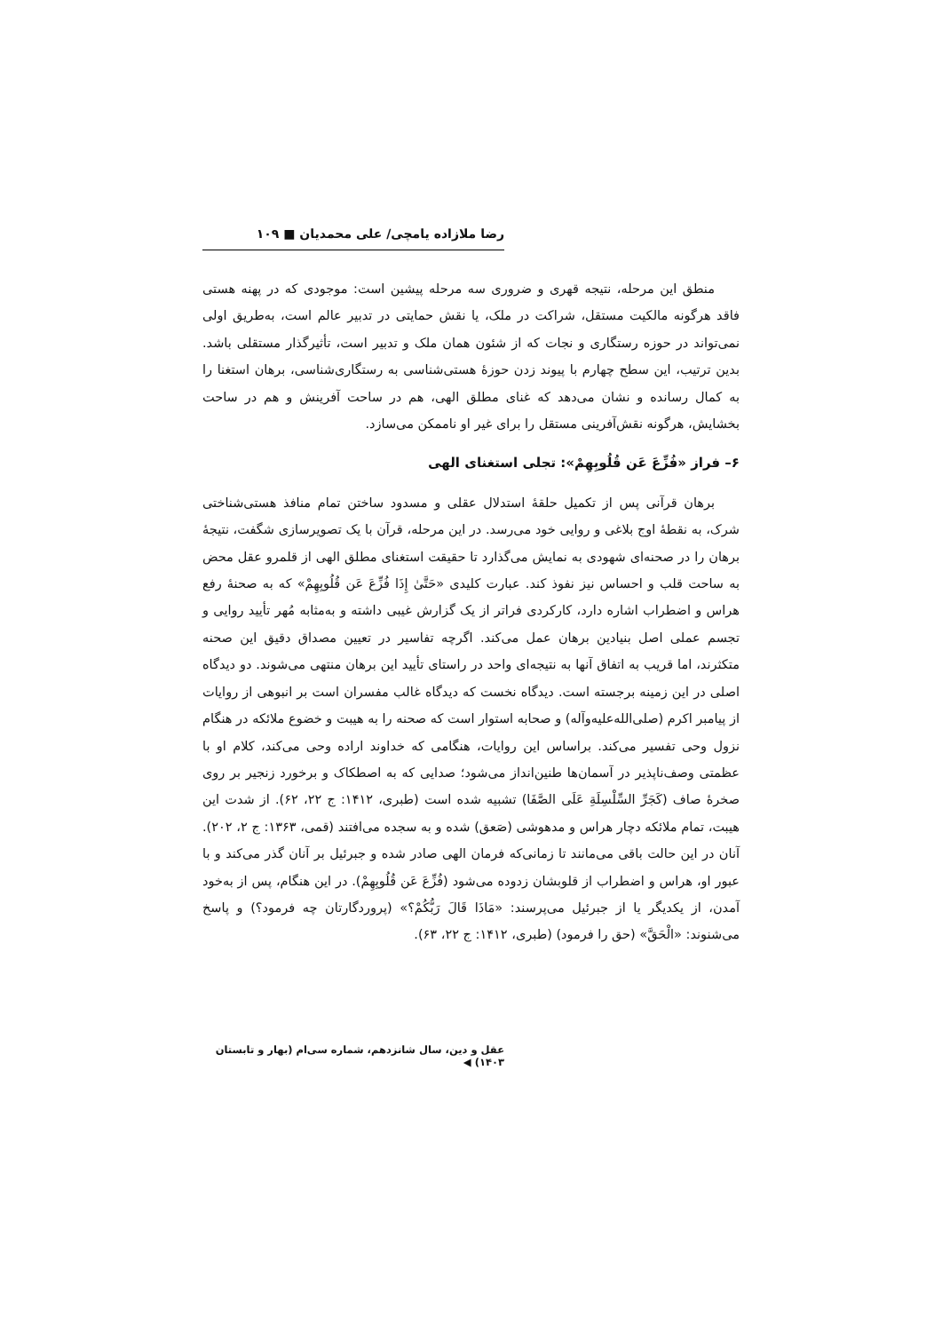رضا ملازاده یامچی/ علی محمدیان ■ ۱۰۹
منطق این مرحله، نتیجه قهری و ضروری سه مرحله پیشین است: موجودی که در پهنه هستی فاقد هرگونه مالکیت مستقل، شراکت در ملک، یا نقش حمایتی در تدبیر عالم است، به‌طریق اولی نمی‌تواند در حوزه رستگاری و نجات که از شئون همان ملک و تدبیر است، تأثیرگذار مستقلی باشد. بدین ترتیب، این سطح چهارم با پیوند زدن حوزهٔ هستی‌شناسی به رستگاری‌شناسی، برهان استغنا را به کمال رسانده و نشان می‌دهد که غنای مطلق الهی، هم در ساحت آفرینش و هم در ساحت بخشایش، هرگونه نقش‌آفرینی مستقل را برای غیر او ناممکن می‌سازد.
۶– فراز «فُزِّعَ عَن قُلُوبِهِمْ»: تجلی استغنای الهی
برهان قرآنی پس از تکمیل حلقهٔ استدلال عقلی و مسدود ساختن تمام منافذ هستی‌شناختی شرک، به نقطهٔ اوج بلاغی و روایی خود می‌رسد. در این مرحله، قرآن با یک تصویرسازی شگفت، نتیجهٔ برهان را در صحنه‌ای شهودی به نمایش می‌گذارد تا حقیقت استغنای مطلق الهی از قلمرو عقل محض به ساحت قلب و احساس نیز نفوذ کند. عبارت کلیدی «حَتَّىٰ إِذَا فُزِّعَ عَن قُلُوبِهِمْ» که به صحنهٔ رفع هراس و اضطراب اشاره دارد، کارکردی فراتر از یک گزارش غیبی داشته و به‌مثابه مُهر تأیید روایی و تجسم عملی اصل بنیادین برهان عمل می‌کند. اگرچه تفاسیر در تعیین مصداق دقیق این صحنه متکثرند، اما قریب به اتفاق آنها به نتیجه‌ای واحد در راستای تأیید این برهان منتهی می‌شوند. دو دیدگاه اصلی در این زمینه برجسته است. دیدگاه نخست که دیدگاه غالب مفسران است بر انبوهی از روایات از پیامبر اکرم (صلی‌الله‌علیه‌وآله) و صحابه استوار است که صحنه را به هیبت و خضوع ملائکه در هنگام نزول وحی تفسیر می‌کند. براساس این روایات، هنگامی که خداوند اراده وحی می‌کند، کلام او با عظمتی وصف‌ناپذیر در آسمان‌ها طنین‌انداز می‌شود؛ صدایی که به اصطکاک و برخورد زنجیر بر روی صخرهٔ صاف (کَجَرِّ السِّلْسِلَةِ عَلَى الصَّفَا) تشبیه شده است (طبری، ۱۴۱۲: ج ۲۲، ۶۲). از شدت این هیبت، تمام ملائکه دچار هراس و مدهوشی (صَعق) شده و به سجده می‌افتند (قمی، ۱۳۶۳: ج ۲، ۲۰۲). آنان در این حالت باقی می‌مانند تا زمانی‌که فرمان الهی صادر شده و جبرئیل بر آنان گذر می‌کند و با عبور او، هراس و اضطراب از قلوبشان زدوده می‌شود (فُزِّعَ عَن قُلُوبِهِمْ). در این هنگام، پس از به‌خود آمدن، از یکدیگر یا از جبرئیل می‌پرسند: «مَاذَا قَالَ رَبُّكُمْ؟» (پروردگارتان چه فرمود؟) و پاسخ می‌شنوند: «الْحَقَّ» (حق را فرمود) (طبری، ۱۴۱۲: ج ۲۲، ۶۳).
عقل و دین، سال شانزدهم، شماره سی‌ام (بهار و تابستان ۱۴۰۳) ◀